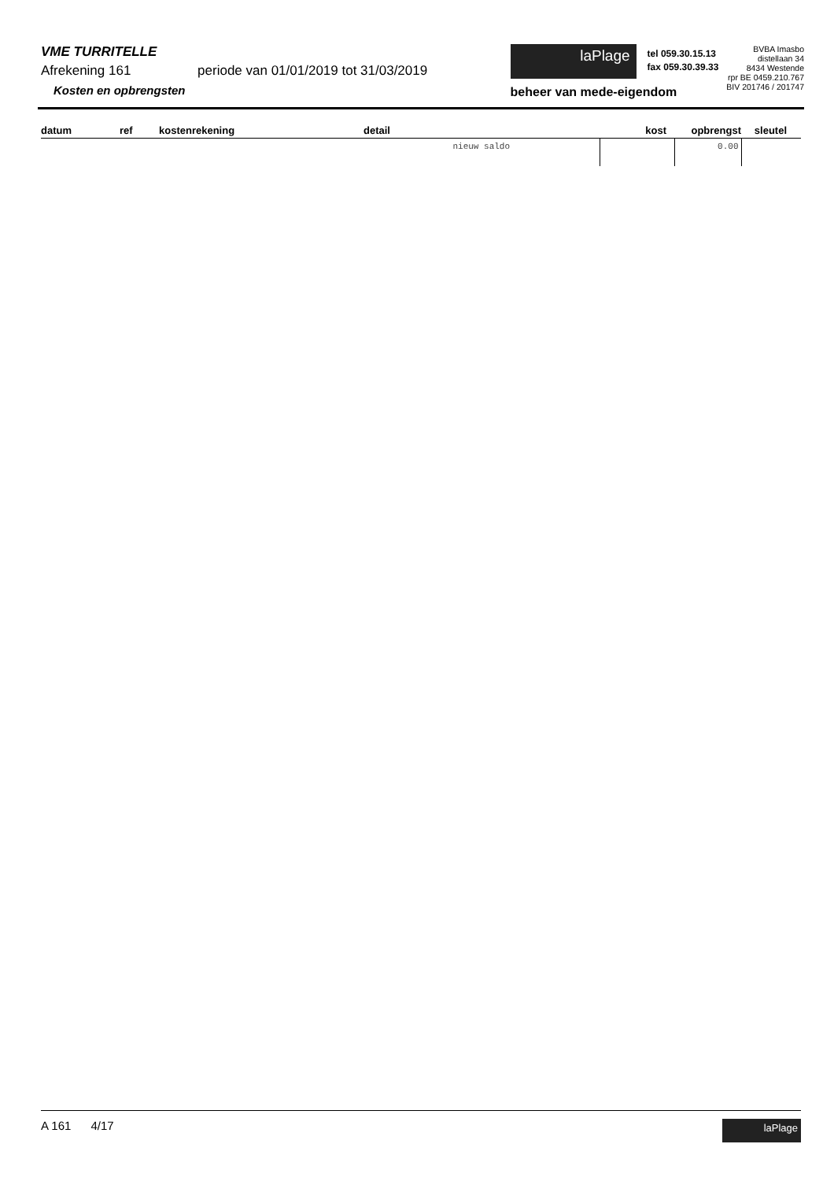VME TURRITELLE
Afrekening 161 periode van 01/01/2019 tot 31/03/2019
Kosten en opbrengsten
laPlage
tel 059.30.15.13
fax 059.30.39.33
beheer van mede-eigendom
BVBA Imasbo
distellaan 34
8434 Westende
rpr BE 0459.210.767
BIV 201746 / 201747
| datum | ref | kostenrekening | detail | kost | opbrengst | sleutel |
| --- | --- | --- | --- | --- | --- | --- |
| | | | nieuw saldo | | 0.00 | |
A 161 4/17
laPlage